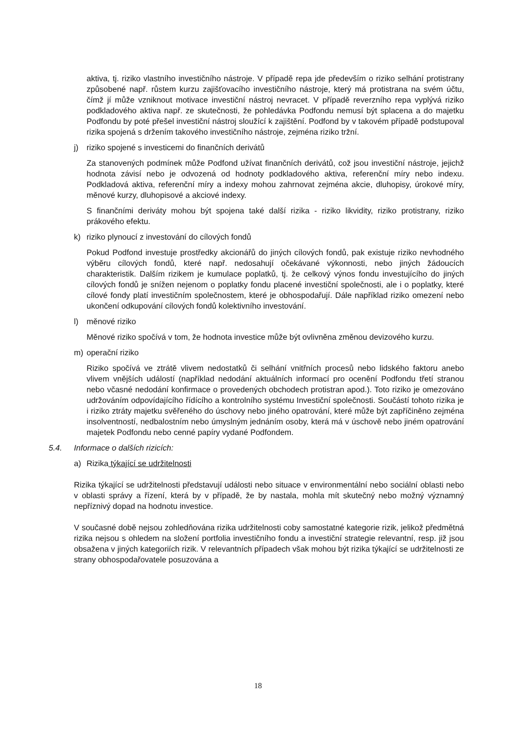aktiva, tj. riziko vlastního investičního nástroje. V případě repa jde především o riziko selhání protistrany způsobené např. růstem kurzu zajišťovacího investičního nástroje, který má protistrana na svém účtu, čímž jí může vzniknout motivace investiční nástroj nevracet. V případě reverzního repa vyplývá riziko podkladového aktiva např. ze skutečnosti, že pohledávka Podfondu nemusí být splacena a do majetku Podfondu by poté přešel investiční nástroj sloužící k zajištění. Podfond by v takovém případě podstupoval rizika spojená s držením takového investičního nástroje, zejména riziko tržní.
j) riziko spojené s investicemi do finančních derivátů
Za stanovených podmínek může Podfond užívat finančních derivátů, což jsou investiční nástroje, jejichž hodnota závisí nebo je odvozená od hodnoty podkladového aktiva, referenční míry nebo indexu. Podkladová aktiva, referenční míry a indexy mohou zahrnovat zejména akcie, dluhopisy, úrokové míry, měnové kurzy, dluhopisové a akciové indexy.
S finančními deriváty mohou být spojena také další rizika - riziko likvidity, riziko protistrany, riziko prákového efektu.
k) riziko plynoucí z investování do cílových fondů
Pokud Podfond investuje prostředky akcionářů do jiných cílových fondů, pak existuje riziko nevhodného výběru cílových fondů, které např. nedosahují očekávané výkonnosti, nebo jiných žádoucích charakteristik. Dalším rizikem je kumulace poplatků, tj. že celkový výnos fondu investujícího do jiných cílových fondů je snížen nejenom o poplatky fondu placené investiční společnosti, ale i o poplatky, které cílové fondy platí investičním společnostem, které je obhospodařují. Dále například riziko omezení nebo ukončení odkupování cílových fondů kolektivního investování.
l) měnové riziko
Měnové riziko spočívá v tom, že hodnota investice může být ovlivněna změnou devizového kurzu.
m) operační riziko
Riziko spočívá ve ztrátě vlivem nedostatků či selhání vnitřních procesů nebo lidského faktoru anebo vlivem vnějších událostí (například nedodání aktuálních informací pro ocenění Podfondu třetí stranou nebo včasné nedodání konfirmace o provedených obchodech protistran apod.). Toto riziko je omezováno udržováním odpovídajícího řídícího a kontrolního systému Investiční společnosti. Součástí tohoto rizika je i riziko ztráty majetku svěřeného do úschovy nebo jiného opatrování, které může být zapříčiněno zejména insolventností, nedbalostním nebo úmyslným jednáním osoby, která má v úschově nebo jiném opatrování majetek Podfondu nebo cenné papíry vydané Podfondem.
5.4. Informace o dalších rizicích:
a) Rizika týkající se udržitelnosti
Rizika týkající se udržitelnosti představují události nebo situace v environmentální nebo sociální oblasti nebo v oblasti správy a řízení, která by v případě, že by nastala, mohla mít skutečný nebo možný významný nepříznivý dopad na hodnotu investice.
V současné době nejsou zohledňována rizika udržitelnosti coby samostatné kategorie rizik, jelikož předmětná rizika nejsou s ohledem na složení portfolia investičního fondu a investiční strategie relevantní, resp. již jsou obsažena v jiných kategoriích rizik. V relevantních případech však mohou být rizika týkající se udržitelnosti ze strany obhospodařovatele posuzována a
18